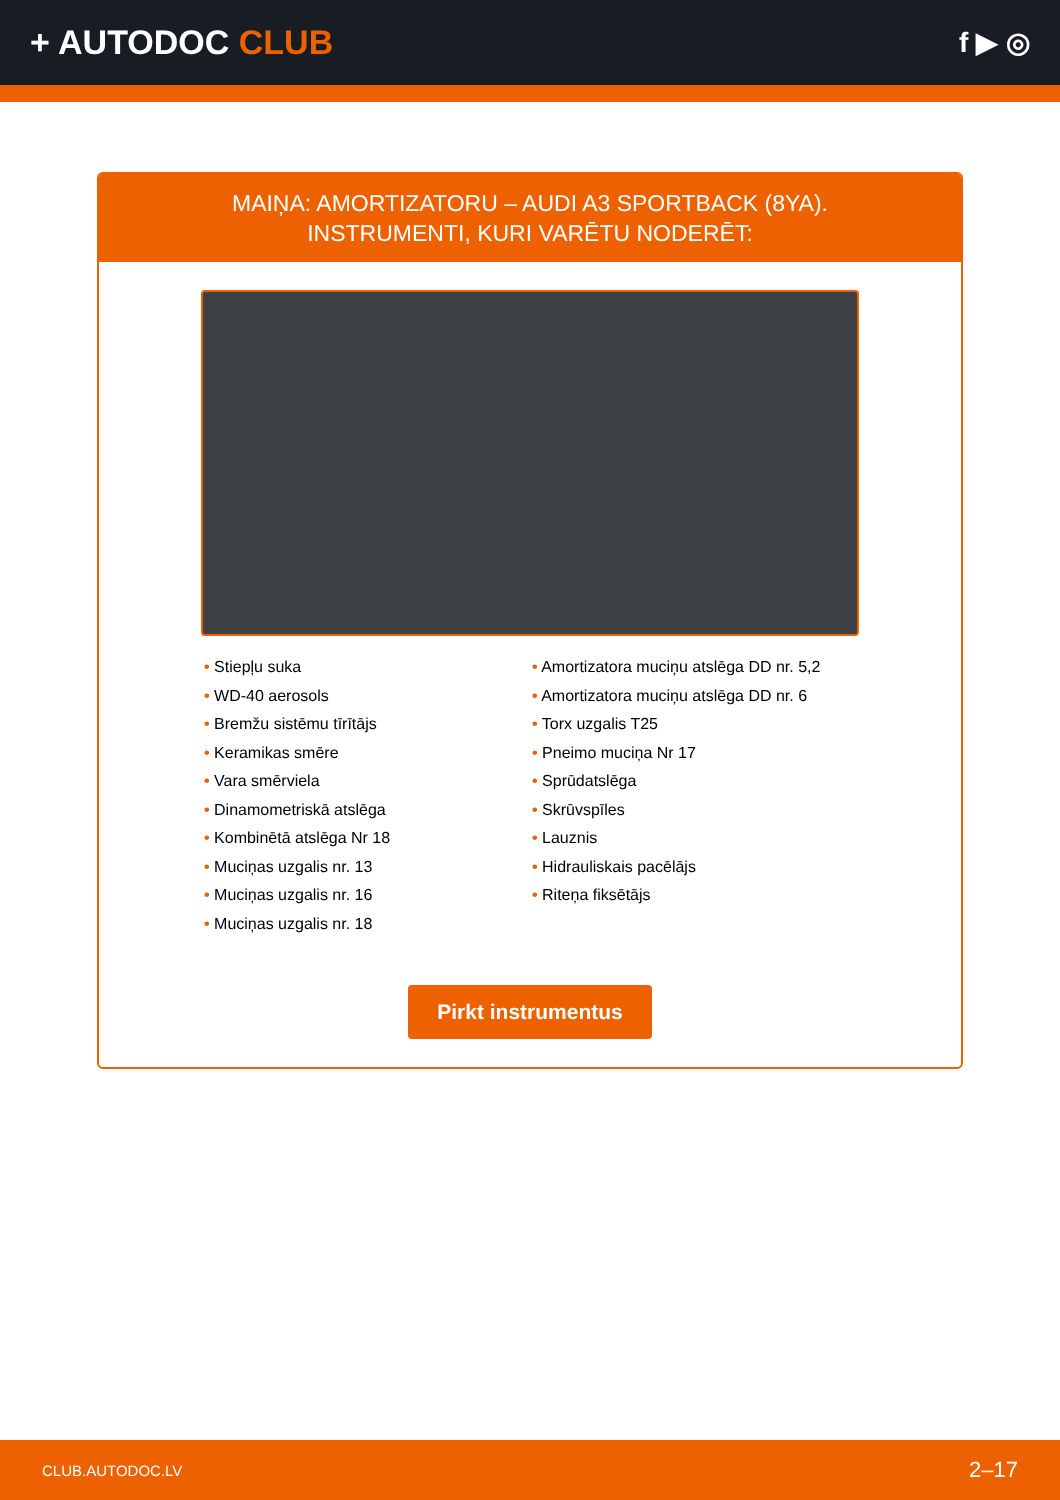+ AUTODOC CLUB
f ▶ ◎
MAIŅA: AMORTIZATORU – AUDI A3 SPORTBACK (8YA).
INSTRUMENTI, KURI VARĒTU NODERĒT:
• Stiepļu suka
• WD-40 aerosols
• Bremžu sistēmu tīrītājs
• Keramikas smēre
• Vara smērviela
• Dinamometriskā atslēga
• Kombinētā atslēga Nr 18
• Muciņas uzgalis nr. 13
• Muciņas uzgalis nr. 16
• Muciņas uzgalis nr. 18
• Amortizatora muciņu atslēga DD nr. 5,2
• Amortizatora muciņu atslēga DD nr. 6
• Torx uzgalis T25
• Pneimo muciņa Nr 17
• Sprūdatslēga
• Skrūvspīles
• Lauznis
• Hidrauliskais pacēlājs
• Riteņa fiksētājs
Pirkt instrumentus
CLUB.AUTODOC.LV 2–17